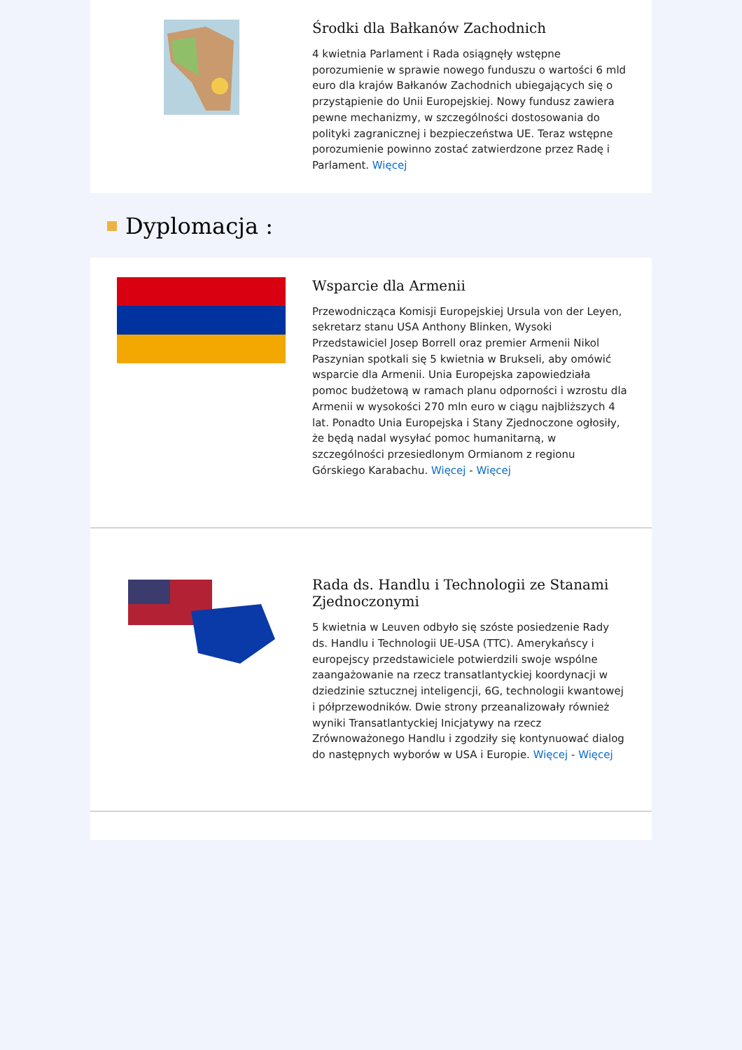Środki dla Bałkanów Zachodnich
4 kwietnia Parlament i Rada osiągnęły wstępne porozumienie w sprawie nowego funduszu o wartości 6 mld euro dla krajów Bałkanów Zachodnich ubiegających się o przystąpienie do Unii Europejskiej. Nowy fundusz zawiera pewne mechanizmy, w szczególności dostosowania do polityki zagranicznej i bezpieczeństwa UE. Teraz wstępne porozumienie powinno zostać zatwierdzone przez Radę i Parlament. Więcej
Dyplomacja :
Wsparcie dla Armenii
Przewodnicząca Komisji Europejskiej Ursula von der Leyen, sekretarz stanu USA Anthony Blinken, Wysoki Przedstawiciel Josep Borrell oraz premier Armenii Nikol Paszynian spotkali się 5 kwietnia w Brukseli, aby omówić wsparcie dla Armenii. Unia Europejska zapowiedziała pomoc budżetową w ramach planu odporności i wzrostu dla Armenii w wysokości 270 mln euro w ciągu najbliższych 4 lat. Ponadto Unia Europejska i Stany Zjednoczone ogłosiły, że będą nadal wysyłać pomoc humanitarną, w szczególności przesiedlonym Ormianom z regionu Górskiego Karabachu. Więcej - Więcej
Rada ds. Handlu i Technologii ze Stanami Zjednoczonymi
5 kwietnia w Leuven odbyło się szóste posiedzenie Rady ds. Handlu i Technologii UE-USA (TTC). Amerykańscy i europejscy przedstawiciele potwierdzili swoje wspólne zaangażowanie na rzecz transatlantyckiej koordynacji w dziedzinie sztucznej inteligencji, 6G, technologii kwantowej i półprzewodników. Dwie strony przeanalizowały również wyniki Transatlantyckiej Inicjatywy na rzecz Zrównoważonego Handlu i zgodziły się kontynuować dialog do następnych wyborów w USA i Europie. Więcej - Więcej